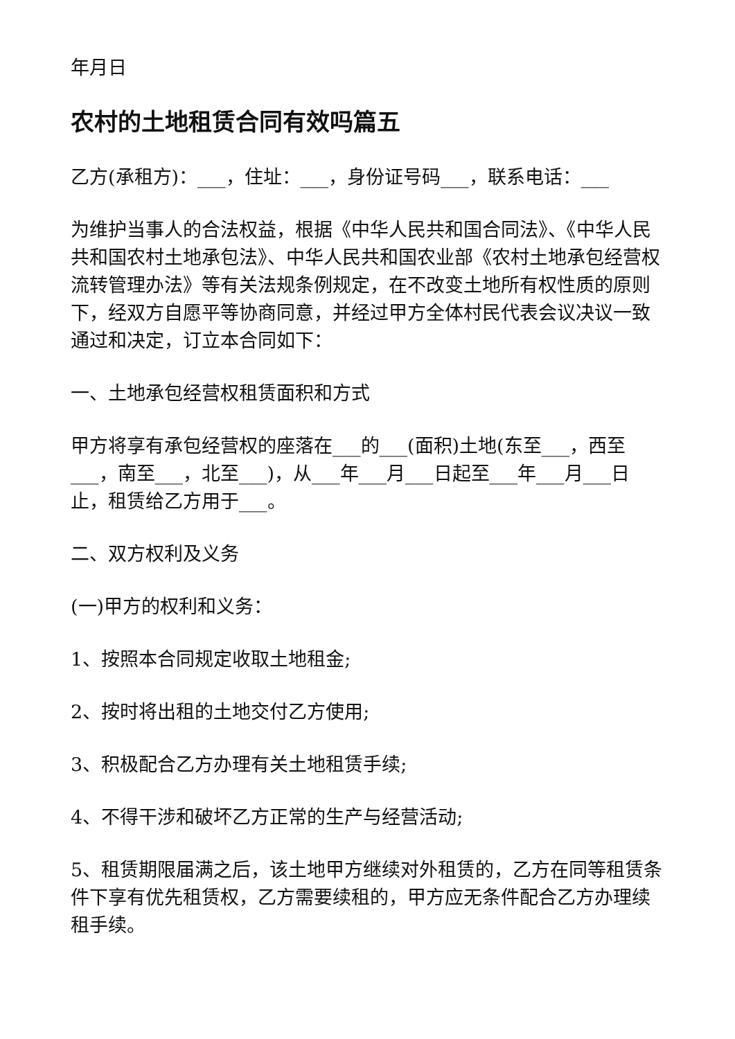年月日
农村的土地租赁合同有效吗篇五
乙方(承租方)：___，住址：___，身份证号码___，联系电话：___
为维护当事人的合法权益，根据《中华人民共和国合同法》、《中华人民共和国农村土地承包法》、中华人民共和国农业部《农村土地承包经营权流转管理办法》等有关法规条例规定，在不改变土地所有权性质的原则下，经双方自愿平等协商同意，并经过甲方全体村民代表会议决议一致通过和决定，订立本合同如下：
一、土地承包经营权租赁面积和方式
甲方将享有承包经营权的座落在___的___(面积)土地(东至___，西至___，南至___，北至___)，从___年___月___日起至___年___月___日止，租赁给乙方用于___。
二、双方权利及义务
(一)甲方的权利和义务：
1、按照本合同规定收取土地租金;
2、按时将出租的土地交付乙方使用;
3、积极配合乙方办理有关土地租赁手续;
4、不得干涉和破坏乙方正常的生产与经营活动;
5、租赁期限届满之后，该土地甲方继续对外租赁的，乙方在同等租赁条件下享有优先租赁权，乙方需要续租的，甲方应无条件配合乙方办理续租手续。